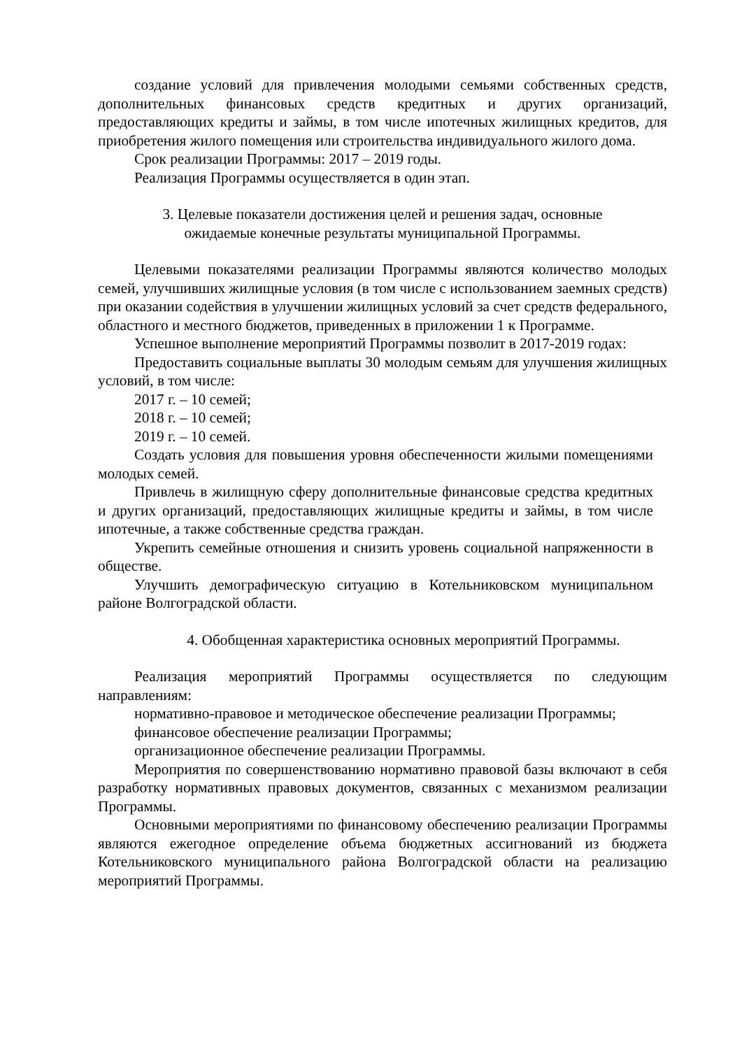создание условий для привлечения молодыми семьями собственных средств, дополнительных финансовых средств кредитных и других организаций, предоставляющих кредиты и займы, в том числе ипотечных жилищных кредитов, для приобретения жилого помещения или строительства индивидуального жилого дома.
Срок реализации Программы: 2017 – 2019 годы.
Реализация Программы осуществляется в один этап.
3. Целевые показатели достижения целей и решения задач, основные
ожидаемые конечные результаты муниципальной Программы.
Целевыми показателями реализации Программы являются количество молодых семей, улучшивших жилищные условия (в том числе с использованием заемных средств) при оказании содействия в улучшении жилищных условий за счет средств федерального, областного и местного бюджетов, приведенных в приложении 1 к Программе.
Успешное выполнение мероприятий Программы позволит в 2017-2019 годах:
Предоставить социальные выплаты 30 молодым семьям для улучшения жилищных условий, в том числе:
2017 г. – 10 семей;
2018 г. – 10 семей;
2019 г. – 10 семей.
Создать условия для повышения уровня обеспеченности жилыми помещениями молодых семей.
Привлечь в жилищную сферу дополнительные финансовые средства кредитных и других организаций, предоставляющих жилищные кредиты и займы, в том числе ипотечные, а также собственные средства граждан.
Укрепить семейные отношения и снизить уровень социальной напряженности в обществе.
Улучшить демографическую ситуацию в Котельниковском муниципальном районе Волгоградской области.
4. Обобщенная характеристика основных мероприятий Программы.
Реализация мероприятий Программы осуществляется по следующим направлениям:
нормативно-правовое и методическое обеспечение реализации Программы;
финансовое обеспечение реализации Программы;
организационное обеспечение реализации Программы.
Мероприятия по совершенствованию нормативно правовой базы включают в себя разработку нормативных правовых документов, связанных с механизмом реализации Программы.
Основными мероприятиями по финансовому обеспечению реализации Программы являются ежегодное определение объема бюджетных ассигнований из бюджета Котельниковского муниципального района Волгоградской области на реализацию мероприятий Программы.